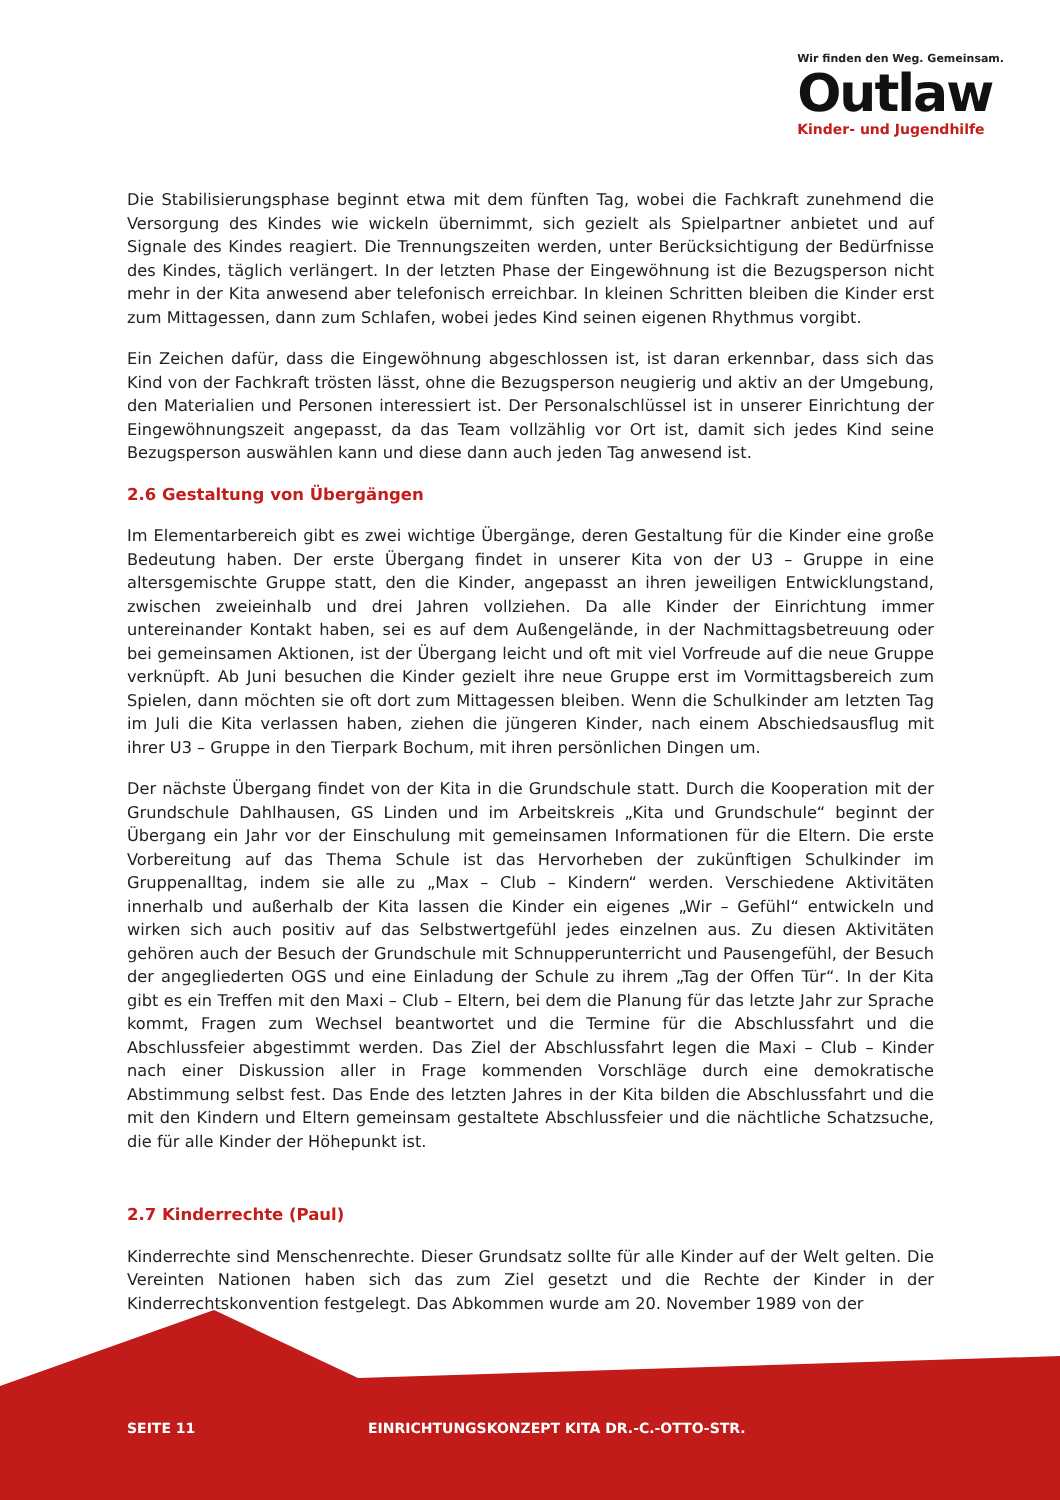Wir finden den Weg. Gemeinsam.
Outlaw
Kinder- und Jugendhilfe
Die Stabilisierungsphase beginnt etwa mit dem fünften Tag, wobei die Fachkraft zunehmend die Versorgung des Kindes wie wickeln übernimmt, sich gezielt als Spielpartner anbietet und auf Signale des Kindes reagiert. Die Trennungszeiten werden, unter Berücksichtigung der Bedürfnisse des Kindes, täglich verlängert. In der letzten Phase der Eingewöhnung ist die Bezugsperson nicht mehr in der Kita anwesend aber telefonisch erreichbar. In kleinen Schritten bleiben die Kinder erst zum Mittagessen, dann zum Schlafen, wobei jedes Kind seinen eigenen Rhythmus vorgibt.
Ein Zeichen dafür, dass die Eingewöhnung abgeschlossen ist, ist daran erkennbar, dass sich das Kind von der Fachkraft trösten lässt, ohne die Bezugsperson neugierig und aktiv an der Umgebung, den Materialien und Personen interessiert ist. Der Personalschlüssel ist in unserer Einrichtung der Eingewöhnungszeit angepasst, da das Team vollzählig vor Ort ist, damit sich jedes Kind seine Bezugsperson auswählen kann und diese dann auch jeden Tag anwesend ist.
2.6 Gestaltung von Übergängen
Im Elementarbereich gibt es zwei wichtige Übergänge, deren Gestaltung für die Kinder eine große Bedeutung haben. Der erste Übergang findet in unserer Kita von der U3 – Gruppe in eine altersgemischte Gruppe statt, den die Kinder, angepasst an ihren jeweiligen Entwicklungstand, zwischen zweieinhalb und drei Jahren vollziehen. Da alle Kinder der Einrichtung immer untereinander Kontakt haben, sei es auf dem Außengelände, in der Nachmittagsbetreuung oder bei gemeinsamen Aktionen, ist der Übergang leicht und oft mit viel Vorfreude auf die neue Gruppe verknüpft. Ab Juni besuchen die Kinder gezielt ihre neue Gruppe erst im Vormittagsbereich zum Spielen, dann möchten sie oft dort zum Mittagessen bleiben. Wenn die Schulkinder am letzten Tag im Juli die Kita verlassen haben, ziehen die jüngeren Kinder, nach einem Abschiedsausflug mit ihrer U3 – Gruppe in den Tierpark Bochum, mit ihren persönlichen Dingen um.
Der nächste Übergang findet von der Kita in die Grundschule statt. Durch die Kooperation mit der Grundschule Dahlhausen, GS Linden und im Arbeitskreis „Kita und Grundschule“ beginnt der Übergang ein Jahr vor der Einschulung mit gemeinsamen Informationen für die Eltern. Die erste Vorbereitung auf das Thema Schule ist das Hervorheben der zukünftigen Schulkinder im Gruppenalltag, indem sie alle zu „Max – Club – Kindern“ werden. Verschiedene Aktivitäten innerhalb und außerhalb der Kita lassen die Kinder ein eigenes „Wir – Gefühl“ entwickeln und wirken sich auch positiv auf das Selbstwertgefühl jedes einzelnen aus. Zu diesen Aktivitäten gehören auch der Besuch der Grundschule mit Schnupperunterricht und Pausengefühl, der Besuch der angegliederten OGS und eine Einladung der Schule zu ihrem „Tag der Offen Tür“. In der Kita gibt es ein Treffen mit den Maxi – Club – Eltern, bei dem die Planung für das letzte Jahr zur Sprache kommt, Fragen zum Wechsel beantwortet und die Termine für die Abschlussfahrt und die Abschlussfeier abgestimmt werden. Das Ziel der Abschlussfahrt legen die Maxi – Club – Kinder nach einer Diskussion aller in Frage kommenden Vorschläge durch eine demokratische Abstimmung selbst fest. Das Ende des letzten Jahres in der Kita bilden die Abschlussfahrt und die mit den Kindern und Eltern gemeinsam gestaltete Abschlussfeier und die nächtliche Schatzsuche, die für alle Kinder der Höhepunkt ist.
2.7 Kinderrechte (Paul)
Kinderrechte sind Menschenrechte. Dieser Grundsatz sollte für alle Kinder auf der Welt gelten. Die Vereinten Nationen haben sich das zum Ziel gesetzt und die Rechte der Kinder in der Kinderrechtskonvention festgelegt. Das Abkommen wurde am 20. November 1989 von der
SEITE 11 EINRICHTUNGSKONZEPT KITA DR.-C.-OTTO-STR.